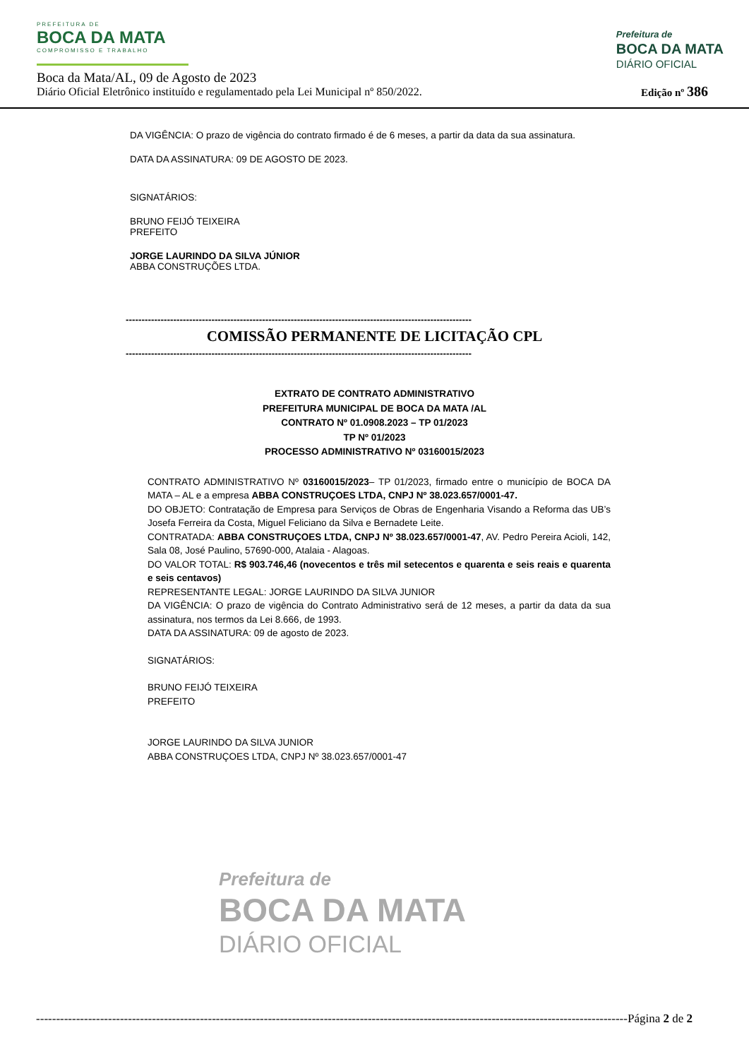PREFEITURA DE
BOCA DA MATA
COMPROMISSO E TRABALHO
Prefeitura de
BOCA DA MATA
DIÁRIO OFICIAL
Boca da Mata/AL, 09 de Agosto de 2023
Diário Oficial Eletrônico instituído e regulamentado pela Lei Municipal nº 850/2022.
Edição nº 386
DA VIGÊNCIA: O prazo de vigência do contrato firmado é de 6 meses, a partir da data da sua assinatura.
DATA DA ASSINATURA: 09 DE AGOSTO DE 2023.
SIGNATÁRIOS:
BRUNO FEIJÓ TEIXEIRA
PREFEITO
JORGE LAURINDO DA SILVA JÚNIOR
ABBA CONSTRUÇÕES LTDA.
-------------------------------------------------------------------------------------------------------------
COMISSÃO PERMANENTE DE LICITAÇÃO CPL
-------------------------------------------------------------------------------------------------------------
EXTRATO DE CONTRATO ADMINISTRATIVO
PREFEITURA MUNICIPAL DE BOCA DA MATA /AL
CONTRATO Nº 01.0908.2023 – TP 01/2023
TP Nº 01/2023
PROCESSO ADMINISTRATIVO Nº 03160015/2023
CONTRATO ADMINISTRATIVO Nº 03160015/2023– TP 01/2023, firmado entre o município de BOCA DA MATA – AL e a empresa ABBA CONSTRUÇOES LTDA, CNPJ Nº 38.023.657/0001-47.
DO OBJETO: Contratação de Empresa para Serviços de Obras de Engenharia Visando a Reforma das UB’s Josefa Ferreira da Costa, Miguel Feliciano da Silva e Bernadete Leite.
CONTRATADA: ABBA CONSTRUÇOES LTDA, CNPJ Nº 38.023.657/0001-47, AV. Pedro Pereira Acioli, 142, Sala 08, José Paulino, 57690-000, Atalaia - Alagoas.
DO VALOR TOTAL: R$ 903.746,46 (novecentos e três mil setecentos e quarenta e seis reais e quarenta e seis centavos)
REPRESENTANTE LEGAL: JORGE LAURINDO DA SILVA JUNIOR
DA VIGÊNCIA: O prazo de vigência do Contrato Administrativo será de 12 meses, a partir da data da sua assinatura, nos termos da Lei 8.666, de 1993.
DATA DA ASSINATURA: 09 de agosto de 2023.
SIGNATÁRIOS:
BRUNO FEIJÓ TEIXEIRA
PREFEITO
JORGE LAURINDO DA SILVA JUNIOR
ABBA CONSTRUÇOES LTDA, CNPJ Nº 38.023.657/0001-47
Prefeitura de
BOCA DA MATA
DIÁRIO OFICIAL
----------------------------------------------------------------------------------------------------------------------------------------------------Página 2 de 2